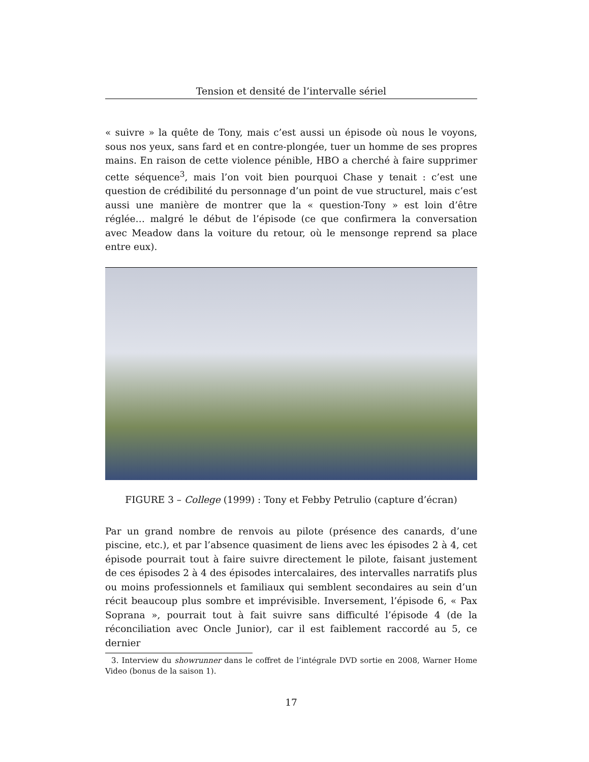Tension et densité de l’intervalle sériel
« suivre » la quête de Tony, mais c’est aussi un épisode où nous le voyons, sous nos yeux, sans fard et en contre-plongée, tuer un homme de ses propres mains. En raison de cette violence pénible, HBO a cherché à faire supprimer cette séquence<sup>3</sup>, mais l’on voit bien pourquoi Chase y tenait : c’est une question de crédibilité du personnage d’un point de vue structurel, mais c’est aussi une manière de montrer que la « question-Tony » est loin d’être réglée… malgré le début de l’épisode (ce que confirmera la conversation avec Meadow dans la voiture du retour, où le mensonge reprend sa place entre eux).
FIGURE 3 – College (1999) : Tony et Febby Petrulio (capture d’écran)
Par un grand nombre de renvois au pilote (présence des canards, d’une piscine, etc.), et par l’absence quasiment de liens avec les épisodes 2 à 4, cet épisode pourrait tout à faire suivre directement le pilote, faisant justement de ces épisodes 2 à 4 des épisodes intercalaires, des intervalles narratifs plus ou moins professionnels et familiaux qui semblent secondaires au sein d’un récit beaucoup plus sombre et imprévisible. Inversement, l’épisode 6, « Pax Soprana », pourrait tout à fait suivre sans difficulté l’épisode 4 (de la réconciliation avec Oncle Junior), car il est faiblement raccordé au 5, ce dernier
3. Interview du showrunner dans le coffret de l’intégrale DVD sortie en 2008, Warner Home Video (bonus de la saison 1).
17